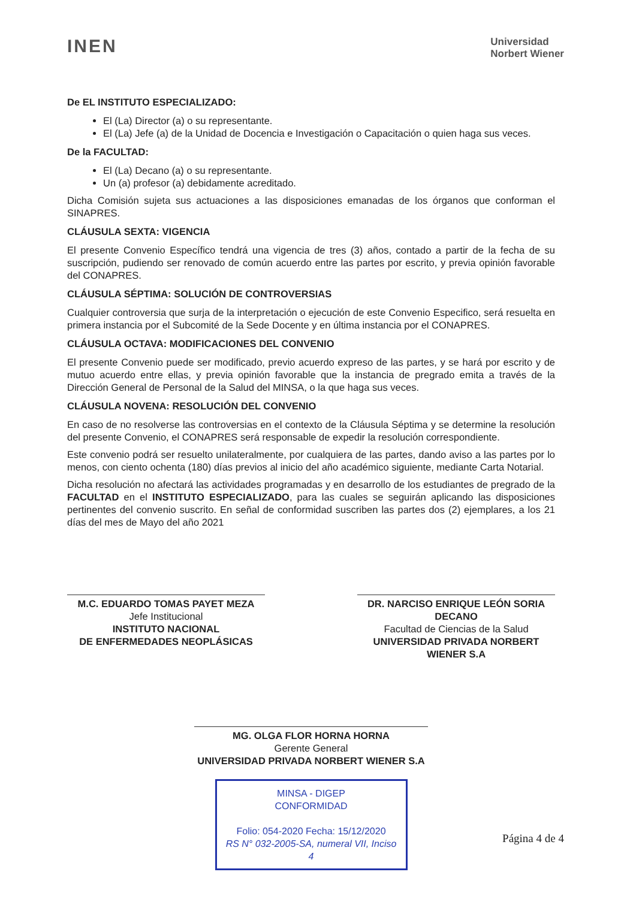INEN
Universidad
Norbert Wiener
De EL INSTITUTO ESPECIALIZADO:
El (La) Director (a) o su representante.
El (La) Jefe (a) de la Unidad de Docencia e Investigación o Capacitación o quien haga sus veces.
De la FACULTAD:
El (La) Decano (a) o su representante.
Un (a) profesor (a) debidamente acreditado.
Dicha Comisión sujeta sus actuaciones a las disposiciones emanadas de los órganos que conforman el SINAPRES.
CLÁUSULA SEXTA: VIGENCIA
El presente Convenio Específico tendrá una vigencia de tres (3) años, contado a partir de la fecha de su suscripción, pudiendo ser renovado de común acuerdo entre las partes por escrito, y previa opinión favorable del CONAPRES.
CLÁUSULA SÉPTIMA: SOLUCIÓN DE CONTROVERSIAS
Cualquier controversia que surja de la interpretación o ejecución de este Convenio Especifico, será resuelta en primera instancia por el Subcomité de la Sede Docente y en última instancia por el CONAPRES.
CLÁUSULA OCTAVA: MODIFICACIONES DEL CONVENIO
El presente Convenio puede ser modificado, previo acuerdo expreso de las partes, y se hará por escrito y de mutuo acuerdo entre ellas, y previa opinión favorable que la instancia de pregrado emita a través de la Dirección General de Personal de la Salud del MINSA, o la que haga sus veces.
CLÁUSULA NOVENA: RESOLUCIÓN DEL CONVENIO
En caso de no resolverse las controversias en el contexto de la Cláusula Séptima y se determine la resolución del presente Convenio, el CONAPRES será responsable de expedir la resolución correspondiente.
Este convenio podrá ser resuelto unilateralmente, por cualquiera de las partes, dando aviso a las partes por lo menos, con ciento ochenta (180) días previos al inicio del año académico siguiente, mediante Carta Notarial.
Dicha resolución no afectará las actividades programadas y en desarrollo de los estudiantes de pregrado de la FACULTAD en el INSTITUTO ESPECIALIZADO, para las cuales se seguirán aplicando las disposiciones pertinentes del convenio suscrito. En señal de conformidad suscriben las partes dos (2) ejemplares, a los 21 días del mes de Mayo del año 2021
M.C. EDUARDO TOMAS PAYET MEZA
Jefe Institucional
INSTITUTO NACIONAL
DE ENFERMEDADES NEOPLÁSICAS
DR. NARCISO ENRIQUE LEÓN SORIA
DECANO
Facultad de Ciencias de la Salud
UNIVERSIDAD PRIVADA NORBERT WIENER S.A
MG. OLGA FLOR HORNA HORNA
Gerente General
UNIVERSIDAD PRIVADA NORBERT WIENER S.A
MINSA - DIGEP
CONFORMIDAD
Folio: 054-2020 Fecha: 15/12/2020
RS N° 032-2005-SA, numeral VII, Inciso 4
Página 4 de 4